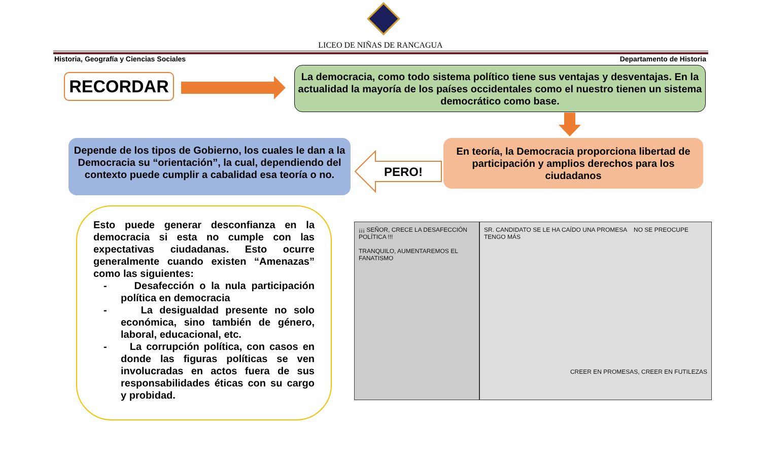LICEO DE NIÑAS DE RANCAGUA
Historia, Geografía y Ciencias Sociales Departamento de Historia
RECORDAR
La democracia, como todo sistema político tiene sus ventajas y desventajas. En la actualidad la mayoría de los países occidentales como el nuestro tienen un sistema democrático como base.
En teoría, la Democracia proporciona libertad de participación y amplios derechos para los ciudadanos
PERO!
Depende de los tipos de Gobierno, los cuales le dan a la Democracia su “orientación”, la cual, dependiendo del contexto puede cumplir a cabalidad esa teoría o no.
Esto puede generar desconfianza en la democracia si esta no cumple con las expectativas ciudadanas. Esto ocurre generalmente cuando existen “Amenazas” como las siguientes:
- Desafección o la nula participación política en democracia
- La desigualdad presente no solo económica, sino también de género, laboral, educacional, etc.
- La corrupción política, con casos en donde las figuras políticas se ven involucradas en actos fuera de sus responsabilidades éticas con su cargo y probidad.
¡¡¡ SEÑOR, CRECE LA DESAFECCIÓN POLÍTICA !!!
TRANQUILO, AUMENTAREMOS EL FANATISMO
SR. CANDIDATO SE LE HA CAÍDO UNA PROMESA NO SE PREOCUPE TENGO MÁS
CREER EN PROMESAS, CREER EN FUTILEZAS